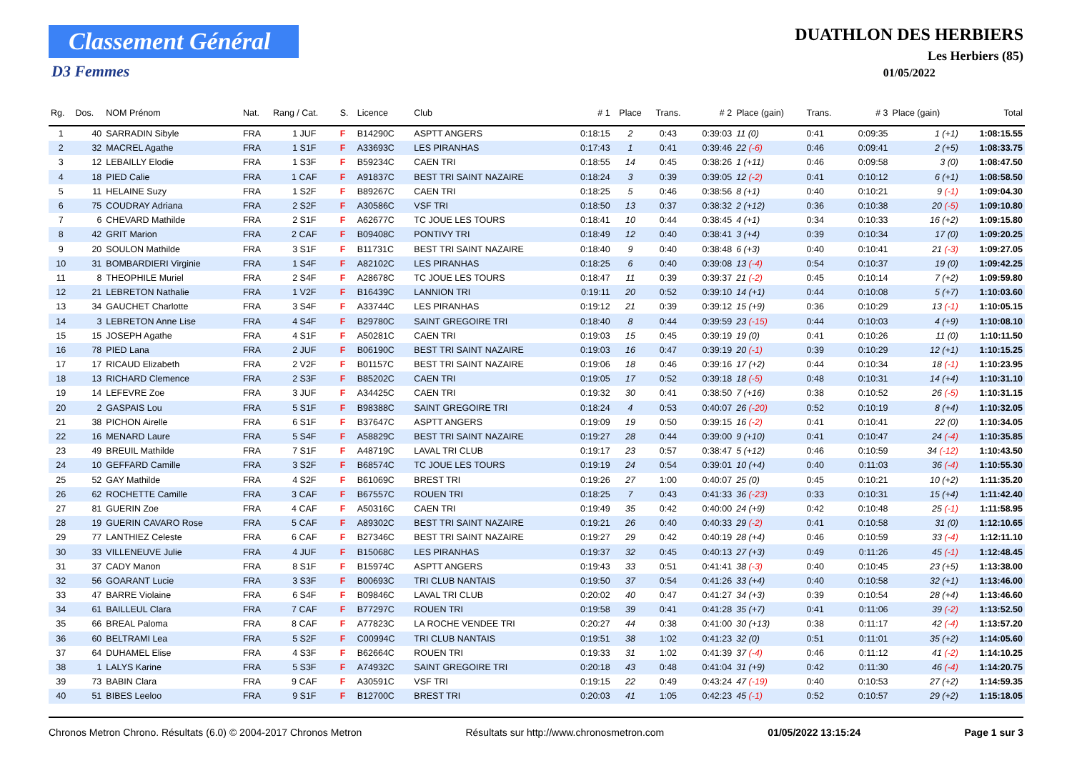Classement Général
D3 Femmes
DUATHLON DES HERBIERS
Les Herbiers (85)
01/05/2022
| Rg. | Dos. | NOM Prénom | Nat. | Rang / Cat. | S. | Licence | Club | # 1 | Place | Trans. | # 2 | Place (gain) | Trans. | # 3 | Place (gain) | Total |
| --- | --- | --- | --- | --- | --- | --- | --- | --- | --- | --- | --- | --- | --- | --- | --- | --- |
| 1 | 40 | SARRADIN Sibyle | FRA | 1 JUF | F | B14290C | ASPTT ANGERS | 0:18:15 | 2 | 0:43 | 0:39:03 | 11 (0) | 0:41 | 0:09:35 | 1 (+1) | 1:08:15.55 |
| 2 | 32 | MACREL Agathe | FRA | 1 S1F | F | A33693C | LES PIRANHAS | 0:17:43 | 1 | 0:41 | 0:39:46 | 22 (-6) | 0:46 | 0:09:41 | 2 (+5) | 1:08:33.75 |
| 3 | 12 | LEBAILLY Elodie | FRA | 1 S3F | F | B59234C | CAEN TRI | 0:18:55 | 14 | 0:45 | 0:38:26 | 1 (+11) | 0:46 | 0:09:58 | 3 (0) | 1:08:47.50 |
| 4 | 18 | PIED Calie | FRA | 1 CAF | F | A91837C | BEST TRI SAINT NAZAIRE | 0:18:24 | 3 | 0:39 | 0:39:05 | 12 (-2) | 0:41 | 0:10:12 | 6 (+1) | 1:08:58.50 |
| 5 | 11 | HELAINE Suzy | FRA | 1 S2F | F | B89267C | CAEN TRI | 0:18:25 | 5 | 0:46 | 0:38:56 | 8 (+1) | 0:40 | 0:10:21 | 9 (-1) | 1:09:04.30 |
| 6 | 75 | COUDRAY Adriana | FRA | 2 S2F | F | A30586C | VSF TRI | 0:18:50 | 13 | 0:37 | 0:38:32 | 2 (+12) | 0:36 | 0:10:38 | 20 (-5) | 1:09:10.80 |
| 7 | 6 | CHEVARD Mathilde | FRA | 2 S1F | F | A62677C | TC JOUE LES TOURS | 0:18:41 | 10 | 0:44 | 0:38:45 | 4 (+1) | 0:34 | 0:10:33 | 16 (+2) | 1:09:15.80 |
| 8 | 42 | GRIT Marion | FRA | 2 CAF | F | B09408C | PONTIVY TRI | 0:18:49 | 12 | 0:40 | 0:38:41 | 3 (+4) | 0:39 | 0:10:34 | 17 (0) | 1:09:20.25 |
| 9 | 20 | SOULON Mathilde | FRA | 3 S1F | F | B11731C | BEST TRI SAINT NAZAIRE | 0:18:40 | 9 | 0:40 | 0:38:48 | 6 (+3) | 0:40 | 0:10:41 | 21 (-3) | 1:09:27.05 |
| 10 | 31 | BOMBARDIERI Virginie | FRA | 1 S4F | F | A82102C | LES PIRANHAS | 0:18:25 | 6 | 0:40 | 0:39:08 | 13 (-4) | 0:54 | 0:10:37 | 19 (0) | 1:09:42.25 |
| 11 | 8 | THEOPHILE Muriel | FRA | 2 S4F | F | A28678C | TC JOUE LES TOURS | 0:18:47 | 11 | 0:39 | 0:39:37 | 21 (-2) | 0:45 | 0:10:14 | 7 (+2) | 1:09:59.80 |
| 12 | 21 | LEBRETON Nathalie | FRA | 1 V2F | F | B16439C | LANNION TRI | 0:19:11 | 20 | 0:52 | 0:39:10 | 14 (+1) | 0:44 | 0:10:08 | 5 (+7) | 1:10:03.60 |
| 13 | 34 | GAUCHET Charlotte | FRA | 3 S4F | F | A33744C | LES PIRANHAS | 0:19:12 | 21 | 0:39 | 0:39:12 | 15 (+9) | 0:36 | 0:10:29 | 13 (-1) | 1:10:05.15 |
| 14 | 3 | LEBRETON Anne Lise | FRA | 4 S4F | F | B29780C | SAINT GREGOIRE TRI | 0:18:40 | 8 | 0:44 | 0:39:59 | 23 (-15) | 0:44 | 0:10:03 | 4 (+9) | 1:10:08.10 |
| 15 | 15 | JOSEPH Agathe | FRA | 4 S1F | F | A50281C | CAEN TRI | 0:19:03 | 15 | 0:45 | 0:39:19 | 19 (0) | 0:41 | 0:10:26 | 11 (0) | 1:10:11.50 |
| 16 | 78 | PIED Lana | FRA | 2 JUF | F | B06190C | BEST TRI SAINT NAZAIRE | 0:19:03 | 16 | 0:47 | 0:39:19 | 20 (-1) | 0:39 | 0:10:29 | 12 (+1) | 1:10:15.25 |
| 17 | 17 | RICAUD Elizabeth | FRA | 2 V2F | F | B01157C | BEST TRI SAINT NAZAIRE | 0:19:06 | 18 | 0:46 | 0:39:16 | 17 (+2) | 0:44 | 0:10:34 | 18 (-1) | 1:10:23.95 |
| 18 | 13 | RICHARD Clemence | FRA | 2 S3F | F | B85202C | CAEN TRI | 0:19:05 | 17 | 0:52 | 0:39:18 | 18 (-5) | 0:48 | 0:10:31 | 14 (+4) | 1:10:31.10 |
| 19 | 14 | LEFEVRE Zoe | FRA | 3 JUF | F | A34425C | CAEN TRI | 0:19:32 | 30 | 0:41 | 0:38:50 | 7 (+16) | 0:38 | 0:10:52 | 26 (-5) | 1:10:31.15 |
| 20 | 2 | GASPAIS Lou | FRA | 5 S1F | F | B98388C | SAINT GREGOIRE TRI | 0:18:24 | 4 | 0:53 | 0:40:07 | 26 (-20) | 0:52 | 0:10:19 | 8 (+4) | 1:10:32.05 |
| 21 | 38 | PICHON Airelle | FRA | 6 S1F | F | B37647C | ASPTT ANGERS | 0:19:09 | 19 | 0:50 | 0:39:15 | 16 (-2) | 0:41 | 0:10:41 | 22 (0) | 1:10:34.05 |
| 22 | 16 | MENARD Laure | FRA | 5 S4F | F | A58829C | BEST TRI SAINT NAZAIRE | 0:19:27 | 28 | 0:44 | 0:39:00 | 9 (+10) | 0:41 | 0:10:47 | 24 (-4) | 1:10:35.85 |
| 23 | 49 | BREUIL Mathilde | FRA | 7 S1F | F | A48719C | LAVAL TRI CLUB | 0:19:17 | 23 | 0:57 | 0:38:47 | 5 (+12) | 0:46 | 0:10:59 | 34 (-12) | 1:10:43.50 |
| 24 | 10 | GEFFARD Camille | FRA | 3 S2F | F | B68574C | TC JOUE LES TOURS | 0:19:19 | 24 | 0:54 | 0:39:01 | 10 (+4) | 0:40 | 0:11:03 | 36 (-4) | 1:10:55.30 |
| 25 | 52 | GAY Mathilde | FRA | 4 S2F | F | B61069C | BREST TRI | 0:19:26 | 27 | 1:00 | 0:40:07 | 25 (0) | 0:45 | 0:10:21 | 10 (+2) | 1:11:35.20 |
| 26 | 62 | ROCHETTE Camille | FRA | 3 CAF | F | B67557C | ROUEN TRI | 0:18:25 | 7 | 0:43 | 0:41:33 | 36 (-23) | 0:33 | 0:10:31 | 15 (+4) | 1:11:42.40 |
| 27 | 81 | GUERIN Zoe | FRA | 4 CAF | F | A50316C | CAEN TRI | 0:19:49 | 35 | 0:42 | 0:40:00 | 24 (+9) | 0:42 | 0:10:48 | 25 (-1) | 1:11:58.95 |
| 28 | 19 | GUERIN CAVARO Rose | FRA | 5 CAF | F | A89302C | BEST TRI SAINT NAZAIRE | 0:19:21 | 26 | 0:40 | 0:40:33 | 29 (-2) | 0:41 | 0:10:58 | 31 (0) | 1:12:10.65 |
| 29 | 77 | LANTHIEZ Celeste | FRA | 6 CAF | F | B27346C | BEST TRI SAINT NAZAIRE | 0:19:27 | 29 | 0:42 | 0:40:19 | 28 (+4) | 0:46 | 0:10:59 | 33 (-4) | 1:12:11.10 |
| 30 | 33 | VILLENEUVE Julie | FRA | 4 JUF | F | B15068C | LES PIRANHAS | 0:19:37 | 32 | 0:45 | 0:40:13 | 27 (+3) | 0:49 | 0:11:26 | 45 (-1) | 1:12:48.45 |
| 31 | 37 | CADY Manon | FRA | 8 S1F | F | B15974C | ASPTT ANGERS | 0:19:43 | 33 | 0:51 | 0:41:41 | 38 (-3) | 0:40 | 0:10:45 | 23 (+5) | 1:13:38.00 |
| 32 | 56 | GOARANT Lucie | FRA | 3 S3F | F | B00693C | TRI CLUB NANTAIS | 0:19:50 | 37 | 0:54 | 0:41:26 | 33 (+4) | 0:40 | 0:10:58 | 32 (+1) | 1:13:46.00 |
| 33 | 47 | BARRE Violaine | FRA | 6 S4F | F | B09846C | LAVAL TRI CLUB | 0:20:02 | 40 | 0:47 | 0:41:27 | 34 (+3) | 0:39 | 0:10:54 | 28 (+4) | 1:13:46.60 |
| 34 | 61 | BAILLEUL Clara | FRA | 7 CAF | F | B77297C | ROUEN TRI | 0:19:58 | 39 | 0:41 | 0:41:28 | 35 (+7) | 0:41 | 0:11:06 | 39 (-2) | 1:13:52.50 |
| 35 | 66 | BREAL Paloma | FRA | 8 CAF | F | A77823C | LA ROCHE VENDEE TRI | 0:20:27 | 44 | 0:38 | 0:41:00 | 30 (+13) | 0:38 | 0:11:17 | 42 (-4) | 1:13:57.20 |
| 36 | 60 | BELTRAMI Lea | FRA | 5 S2F | F | C00994C | TRI CLUB NANTAIS | 0:19:51 | 38 | 1:02 | 0:41:23 | 32 (0) | 0:51 | 0:11:01 | 35 (+2) | 1:14:05.60 |
| 37 | 64 | DUHAMEL Elise | FRA | 4 S3F | F | B62664C | ROUEN TRI | 0:19:33 | 31 | 1:02 | 0:41:39 | 37 (-4) | 0:46 | 0:11:12 | 41 (-2) | 1:14:10.25 |
| 38 | 1 | LALYS Karine | FRA | 5 S3F | F | A74932C | SAINT GREGOIRE TRI | 0:20:18 | 43 | 0:48 | 0:41:04 | 31 (+9) | 0:42 | 0:11:30 | 46 (-4) | 1:14:20.75 |
| 39 | 73 | BABIN Clara | FRA | 9 CAF | F | A30591C | VSF TRI | 0:19:15 | 22 | 0:49 | 0:43:24 | 47 (-19) | 0:40 | 0:10:53 | 27 (+2) | 1:14:59.35 |
| 40 | 51 | BIBES Leeloo | FRA | 9 S1F | F | B12700C | BREST TRI | 0:20:03 | 41 | 1:05 | 0:42:23 | 45 (-1) | 0:52 | 0:10:57 | 29 (+2) | 1:15:18.05 |
Chronos Metron Chrono. Résultats (6.0) © 2004-2017 Chronos Metron Résultats sur http://www.chronosmetron.com 01/05/2022 13:15:24 Page 1 sur 3